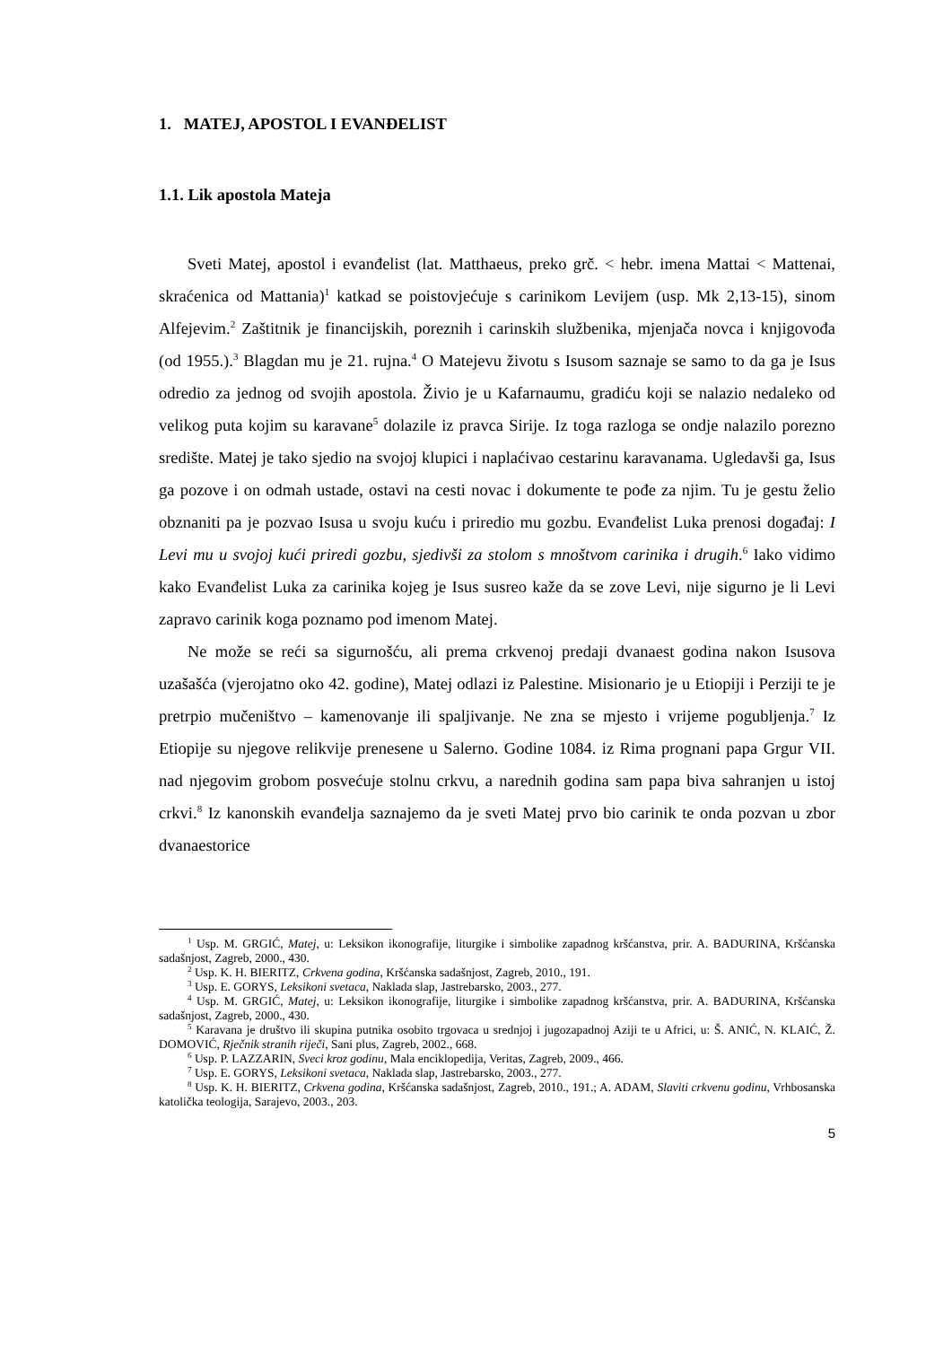1. MATEJ, APOSTOL I EVANĐELIST
1.1. Lik apostola Mateja
Sveti Matej, apostol i evanđelist (lat. Matthaeus, preko grč. < hebr. imena Mattai < Mattenai, skraćenica od Mattania)<sup>1</sup> katkad se poistovjećuje s carinikom Levijem (usp. Mk 2,13-15), sinom Alfejevim.<sup>2</sup> Zaštitnik je financijskih, poreznih i carinskih službenika, mjenjača novca i knjigovođa (od 1955.).<sup>3</sup> Blagdan mu je 21. rujna.<sup>4</sup> O Matejevu životu s Isusom saznaje se samo to da ga je Isus odredio za jednog od svojih apostola. Živio je u Kafarnaumu, gradiću koji se nalazio nedaleko od velikog puta kojim su karavane<sup>5</sup> dolazile iz pravca Sirije. Iz toga razloga se ondje nalazilo porezno središte. Matej je tako sjedio na svojoj klupici i naplaćivao cestarinu karavanama. Ugledavši ga, Isus ga pozove i on odmah ustade, ostavi na cesti novac i dokumente te pođe za njim. Tu je gestu želio obznaniti pa je pozvao Isusa u svoju kuću i priredio mu gozbu. Evanđelist Luka prenosi događaj: I Levi mu u svojoj kući priredi gozbu, sjedivši za stolom s mnoštvom carinika i drugih.<sup>6</sup> Iako vidimo kako Evanđelist Luka za carinika kojeg je Isus susreo kaže da se zove Levi, nije sigurno je li Levi zapravo carinik koga poznamo pod imenom Matej.
Ne može se reći sa sigurnošću, ali prema crkvenoj predaji dvanaest godina nakon Isusova uzašašća (vjerojatno oko 42. godine), Matej odlazi iz Palestine. Misionario je u Etiopiji i Perziji te je pretrpio mučeništvo – kamenovanje ili spaljivanje. Ne zna se mjesto i vrijeme pogubljenja.<sup>7</sup> Iz Etiopije su njegove relikvije prenesene u Salerno. Godine 1084. iz Rima prognani papa Grgur VII. nad njegovim grobom posvećuje stolnu crkvu, a narednih godina sam papa biva sahranjen u istoj crkvi.<sup>8</sup> Iz kanonskih evanđelja saznajemo da je sveti Matej prvo bio carinik te onda pozvan u zbor dvanaestorice
<sup>1</sup> Usp. M. GRGIĆ, Matej, u: Leksikon ikonografije, liturgike i simbolike zapadnog kršćanstva, prir. A. BADURINA, Kršćanska sadašnjost, Zagreb, 2000., 430.
<sup>2</sup> Usp. K. H. BIERITZ, Crkvena godina, Kršćanska sadašnjost, Zagreb, 2010., 191.
<sup>3</sup> Usp. E. GORYS, Leksikoni svetaca, Naklada slap, Jastrebarsko, 2003., 277.
<sup>4</sup> Usp. M. GRGIĆ, Matej, u: Leksikon ikonografije, liturgike i simbolike zapadnog kršćanstva, prir. A. BADURINA, Kršćanska sadašnjost, Zagreb, 2000., 430.
<sup>5</sup> Karavana je društvo ili skupina putnika osobito trgovaca u srednjoj i jugozapadnoj Aziji te u Africi, u: Š. ANIĆ, N. KLAIĆ, Ž. DOMOVIĆ, Rječnik stranih riječi, Sani plus, Zagreb, 2002., 668.
<sup>6</sup> Usp. P. LAZZARIN, Sveci kroz godinu, Mala enciklopedija, Veritas, Zagreb, 2009., 466.
<sup>7</sup> Usp. E. GORYS, Leksikoni svetaca, Naklada slap, Jastrebarsko, 2003., 277.
<sup>8</sup> Usp. K. H. BIERITZ, Crkvena godina, Kršćanska sadašnjost, Zagreb, 2010., 191.; A. ADAM, Slaviti crkvenu godinu, Vrhbosanska katolička teologija, Sarajevo, 2003., 203.
5